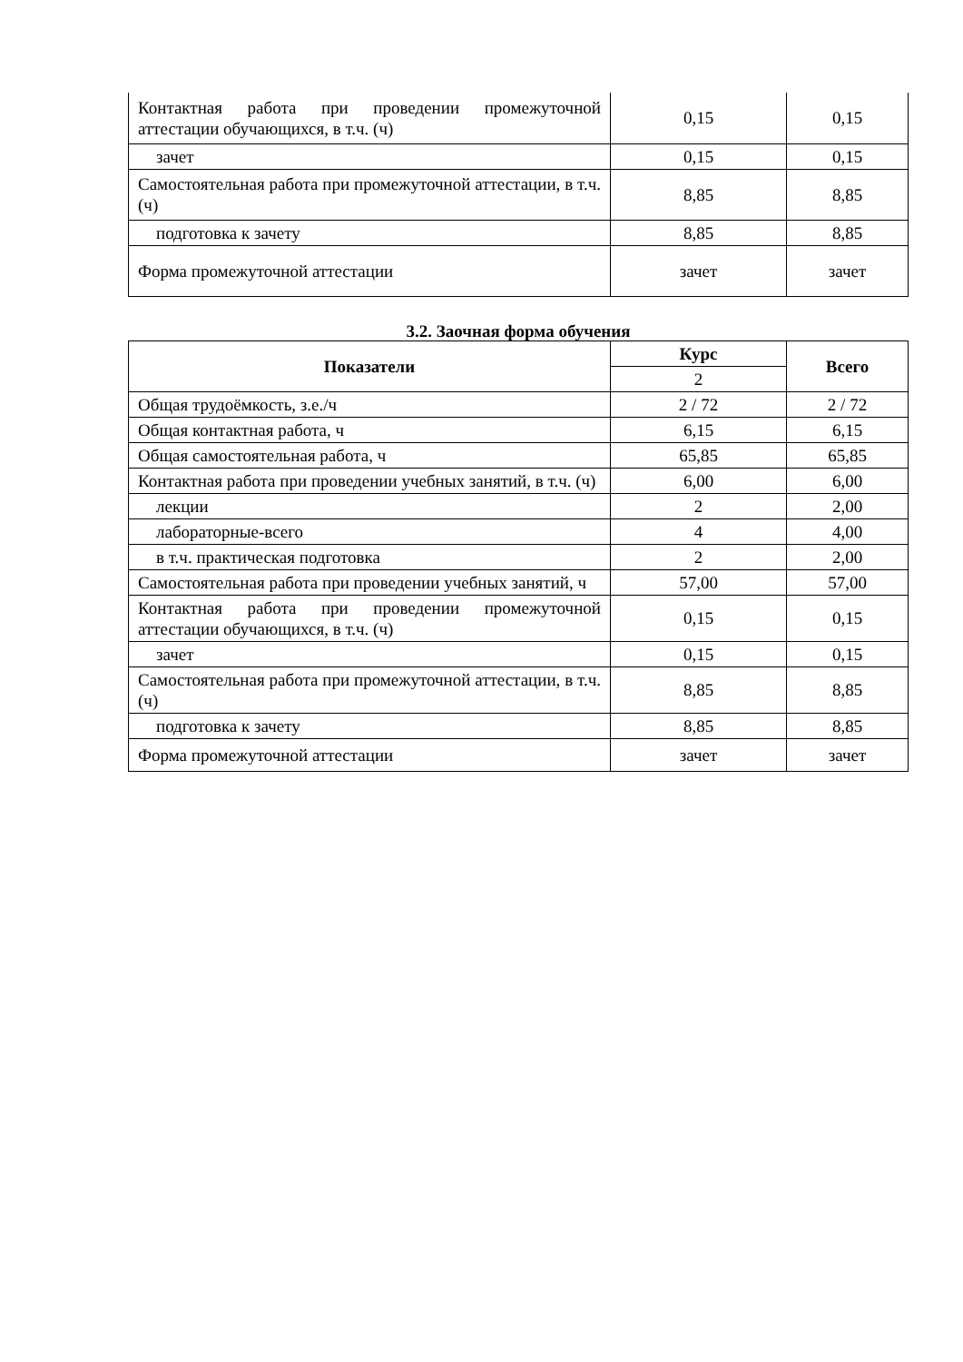| Контактная работа при проведении промежуточной аттестации обучающихся, в т.ч. (ч) | 0,15 | 0,15 |
| зачет | 0,15 | 0,15 |
| Самостоятельная работа при промежуточной аттестации, в т.ч. (ч) | 8,85 | 8,85 |
| подготовка к зачету | 8,85 | 8,85 |
| Форма промежуточной аттестации | зачет | зачет |
3.2. Заочная форма обучения
| Показатели | Курс | Всего |
| --- | --- | --- |
| | 2 | |
| Общая трудоёмкость, з.е./ч | 2 / 72 | 2 / 72 |
| Общая контактная работа, ч | 6,15 | 6,15 |
| Общая самостоятельная работа, ч | 65,85 | 65,85 |
| Контактная работа при проведении учебных занятий, в т.ч. (ч) | 6,00 | 6,00 |
| лекции | 2 | 2,00 |
| лабораторные-всего | 4 | 4,00 |
| в т.ч. практическая подготовка | 2 | 2,00 |
| Самостоятельная работа при проведении учебных занятий, ч | 57,00 | 57,00 |
| Контактная работа при проведении промежуточной аттестации обучающихся, в т.ч. (ч) | 0,15 | 0,15 |
| зачет | 0,15 | 0,15 |
| Самостоятельная работа при промежуточной аттестации, в т.ч. (ч) | 8,85 | 8,85 |
| подготовка к зачету | 8,85 | 8,85 |
| Форма промежуточной аттестации | зачет | зачет |